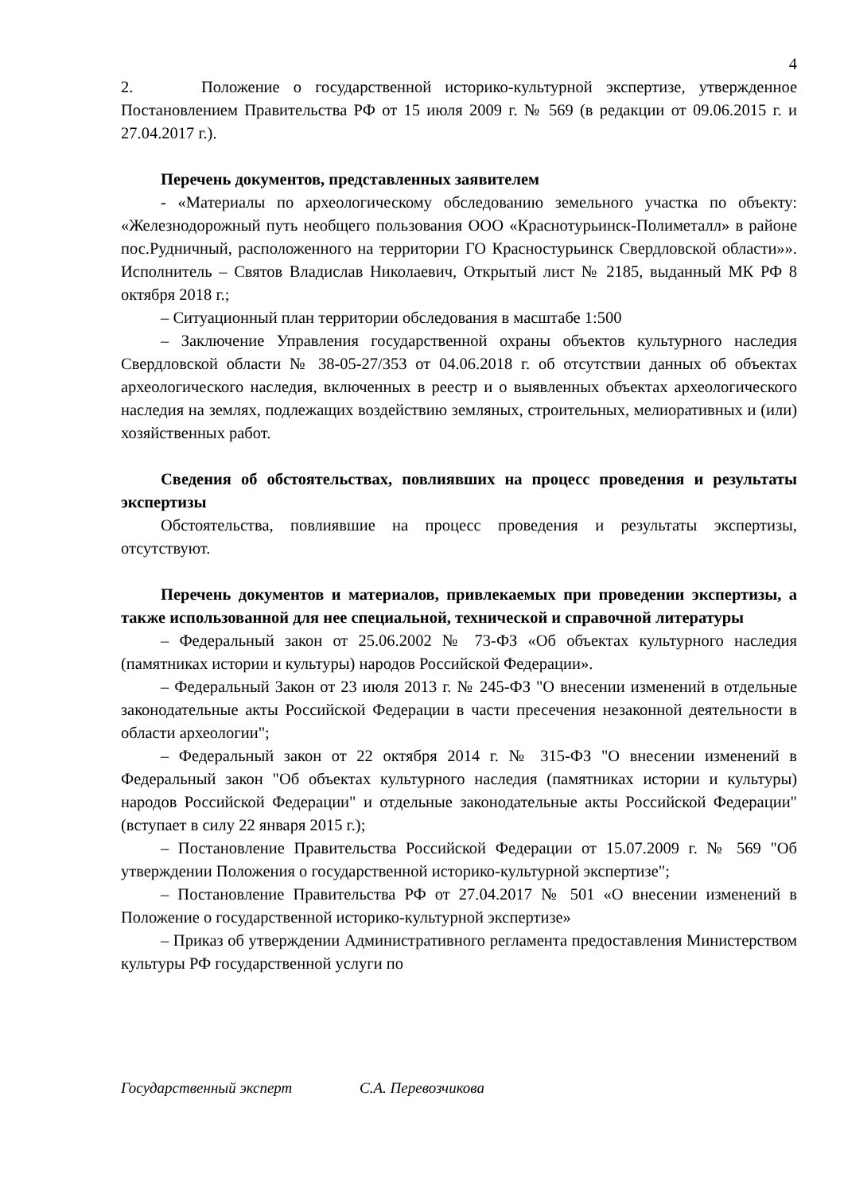4
2. Положение о государственной историко-культурной экспертизе, утвержденное Постановлением Правительства РФ от 15 июля 2009 г. № 569 (в редакции от 09.06.2015 г. и 27.04.2017 г.).
Перечень документов, представленных заявителем
- «Материалы по археологическому обследованию земельного участка по объекту: «Железнодорожный путь необщего пользования ООО «Краснотурьинск-Полиметалл» в районе пос.Рудничный, расположенного на территории ГО Красностурьинск Свердловской области»». Исполнитель – Святов Владислав Николаевич, Открытый лист № 2185, выданный МК РФ 8 октября 2018 г.;
– Ситуационный план территории обследования в масштабе 1:500
– Заключение Управления государственной охраны объектов культурного наследия Свердловской области № 38-05-27/353 от 04.06.2018 г. об отсутствии данных об объектах археологического наследия, включенных в реестр и о выявленных объектах археологического наследия на землях, подлежащих воздействию земляных, строительных, мелиоративных и (или) хозяйственных работ.
Сведения об обстоятельствах, повлиявших на процесс проведения и результаты экспертизы
Обстоятельства, повлиявшие на процесс проведения и результаты экспертизы, отсутствуют.
Перечень документов и материалов, привлекаемых при проведении экспертизы, а также использованной для нее специальной, технической и справочной литературы
– Федеральный закон от 25.06.2002 № 73-ФЗ «Об объектах культурного наследия (памятниках истории и культуры) народов Российской Федерации».
– Федеральный Закон от 23 июля 2013 г. № 245-ФЗ "О внесении изменений в отдельные законодательные акты Российской Федерации в части пресечения незаконной деятельности в области археологии";
– Федеральный закон от 22 октября 2014 г. № 315-ФЗ "О внесении изменений в Федеральный закон "Об объектах культурного наследия (памятниках истории и культуры) народов Российской Федерации" и отдельные законодательные акты Российской Федерации" (вступает в силу 22 января 2015 г.);
– Постановление Правительства Российской Федерации от 15.07.2009 г. № 569 "Об утверждении Положения о государственной историко-культурной экспертизе";
– Постановление Правительства РФ от 27.04.2017 № 501 «О внесении изменений в Положение о государственной историко-культурной экспертизе»
– Приказ об утверждении Административного регламента предоставления Министерством культуры РФ государственной услуги по
Государственный эксперт С.А. Перевозчикова